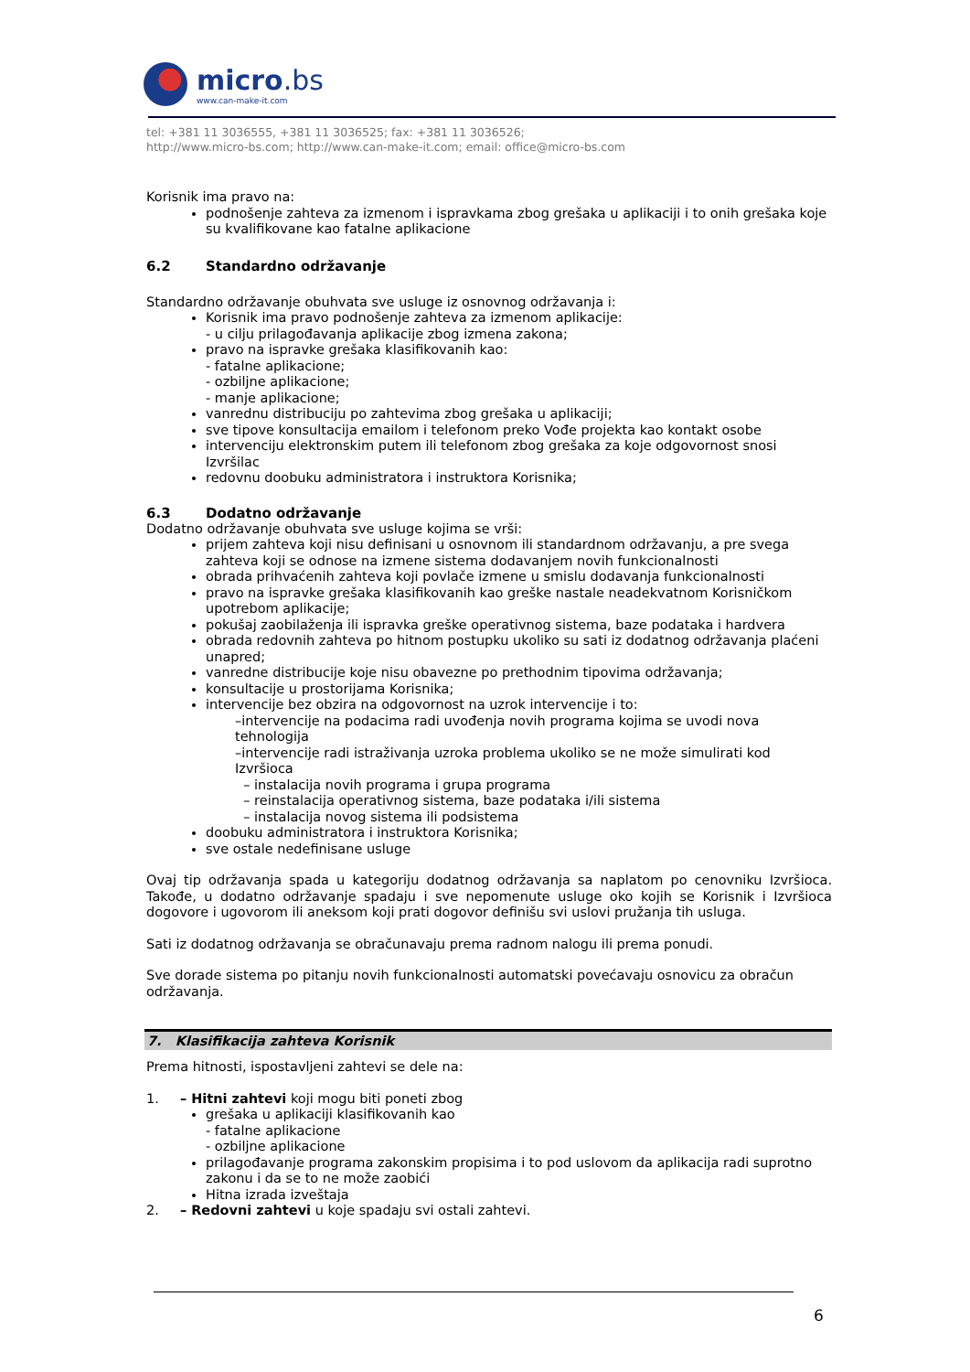micro.bs
www.can-make-it.com
tel: +381 11 3036555, +381 11 3036525; fax: +381 11 3036526;
http://www.micro-bs.com; http://www.can-make-it.com; email: office@micro-bs.com
Korisnik ima pravo na:
podnošenje zahteva za izmenom i ispravkama zbog grešaka u aplikaciji i to onih grešaka koje su kvalifikovane kao fatalne aplikacione
6.2 Standardno održavanje
Standardno održavanje obuhvata sve usluge iz osnovnog održavanja i:
Korisnik ima pravo podnošenje zahteva za izmenom aplikacije:
- u cilju prilagođavanja aplikacije zbog izmena zakona;
pravo na ispravke grešaka klasifikovanih kao:
- fatalne aplikacione;
- ozbiljne aplikacione;
- manje aplikacione;
vanrednu distribuciju po zahtevima zbog grešaka u aplikaciji;
sve tipove konsultacija emailom i telefonom preko Vođe projekta kao kontakt osobe
intervenciju elektronskim putem ili telefonom zbog grešaka za koje odgovornost snosi Izvršilac
redovnu doobuku administratora i instruktora Korisnika;
6.3 Dodatno održavanje
Dodatno održavanje obuhvata sve usluge kojima se vrši:
prijem zahteva koji nisu definisani u osnovnom ili standardnom održavanju, a pre svega zahteva koji se odnose na izmene sistema dodavanjem novih funkcionalnosti
obrada prihvaćenih zahteva koji povlače izmene u smislu dodavanja funkcionalnosti
pravo na ispravke grešaka klasifikovanih kao greške nastale neadekvatnom Korisničkom upotrebom aplikacije;
pokušaj zaobilaženja ili ispravka greške operativnog sistema, baze podataka i hardvera
obrada redovnih zahteva po hitnom postupku ukoliko su sati iz dodatnog održavanja plaćeni unapred;
vanredne distribucije koje nisu obavezne po prethodnim tipovima održavanja;
konsultacije u prostorijama Korisnika;
intervencije bez obzira na odgovornost na uzrok intervencije i to:
–intervencije na podacima radi uvođenja novih programa kojima se uvodi nova tehnologija
–intervencije radi istraživanja uzroka problema ukoliko se ne može simulirati kod Izvršioca
– instalacija novih programa i grupa programa
– reinstalacija operativnog sistema, baze podataka i/ili sistema
– instalacija novog sistema ili podsistema
doobuku administratora i instruktora Korisnika;
sve ostale nedefinisane usluge
Ovaj tip održavanja spada u kategoriju dodatnog održavanja sa naplatom po cenovniku Izvršioca. Takođe, u dodatno održavanje spadaju i sve nepomenute usluge oko kojih se Korisnik i Izvršioca dogovore i ugovorom ili aneksom koji prati dogovor definišu svi uslovi pružanja tih usluga.
Sati iz dodatnog održavanja se obračunavaju prema radnom nalogu ili prema ponudi.
Sve dorade sistema po pitanju novih funkcionalnosti automatski povećavaju osnovicu za obračun održavanja.
7. Klasifikacija zahteva Korisnik
Prema hitnosti, ispostavljeni zahtevi se dele na:
1. – Hitni zahtevi koji mogu biti poneti zbog
grešaka u aplikaciji klasifikovanih kao
- fatalne aplikacione
- ozbiljne aplikacione
prilagođavanje programa zakonskim propisima i to pod uslovom da aplikacija radi suprotno zakonu i da se to ne može zaobići
Hitna izrada izveštaja
2. – Redovni zahtevi u koje spadaju svi ostali zahtevi.
6